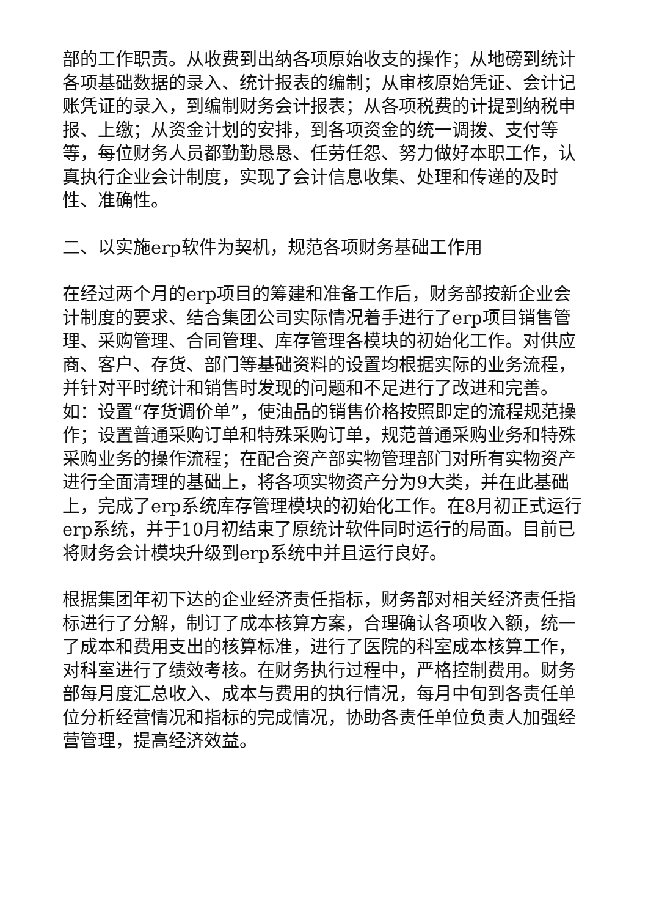部的工作职责。从收费到出纳各项原始收支的操作；从地磅到统计各项基础数据的录入、统计报表的编制；从审核原始凭证、会计记账凭证的录入，到编制财务会计报表；从各项税费的计提到纳税申报、上缴；从资金计划的安排，到各项资金的统一调拨、支付等等，每位财务人员都勤勤恳恳、任劳任怨、努力做好本职工作，认真执行企业会计制度，实现了会计信息收集、处理和传递的及时性、准确性。
二、以实施erp软件为契机，规范各项财务基础工作用
在经过两个月的erp项目的筹建和准备工作后，财务部按新企业会计制度的要求、结合集团公司实际情况着手进行了erp项目销售管理、采购管理、合同管理、库存管理各模块的初始化工作。对供应商、客户、存货、部门等基础资料的设置均根据实际的业务流程，并针对平时统计和销售时发现的问题和不足进行了改进和完善。如：设置“存货调价单”，使油品的销售价格按照即定的流程规范操作；设置普通采购订单和特殊采购订单，规范普通采购业务和特殊采购业务的操作流程；在配合资产部实物管理部门对所有实物资产进行全面清理的基础上，将各项实物资产分为9大类，并在此基础上，完成了erp系统库存管理模块的初始化工作。在8月初正式运行erp系统，并于10月初结束了原统计软件同时运行的局面。目前已将财务会计模块升级到erp系统中并且运行良好。
根据集团年初下达的企业经济责任指标，财务部对相关经济责任指标进行了分解，制订了成本核算方案，合理确认各项收入额，统一了成本和费用支出的核算标准，进行了医院的科室成本核算工作，对科室进行了绩效考核。在财务执行过程中，严格控制费用。财务部每月度汇总收入、成本与费用的执行情况，每月中旬到各责任单位分析经营情况和指标的完成情况，协助各责任单位负责人加强经营管理，提高经济效益。